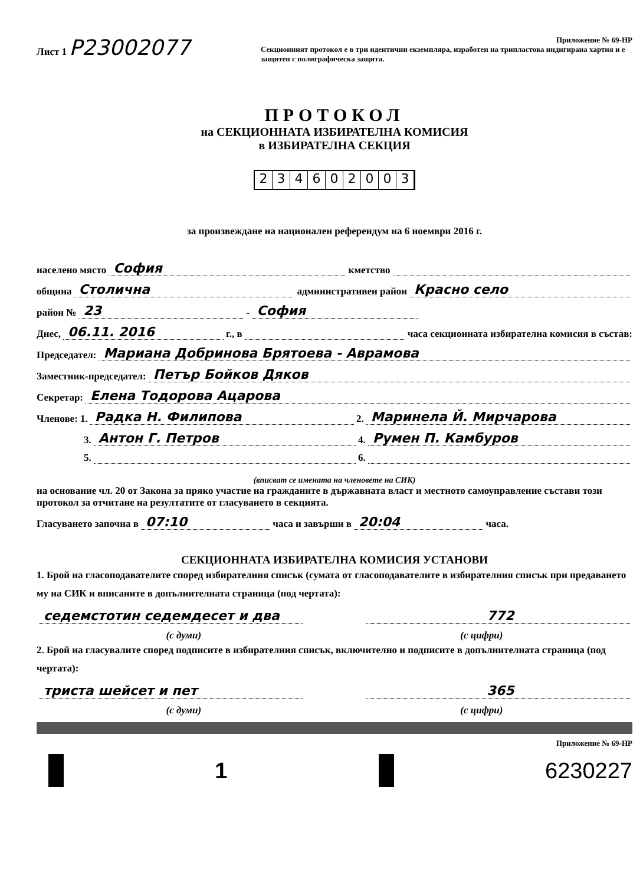Лист 1 P23002077
Приложение № 69-НР
Секционният протокол е в три идентични екземпляра, изработен на трипластова индигирана хартия и е защитен с полиграфическа защита.
ПРОТОКОЛ
на СЕКЦИОННАТА ИЗБИРАТЕЛНА КОМИСИЯ
в ИЗБИРАТЕЛНА СЕКЦИЯ
234602003
за произвеждане на национален референдум на 6 ноември 2016 г.
населено място София кметство
община Столична административен район Красно село
район № 23 - София
Днес, 06.11. 2016 г., в часа секционната избирателна комисия в състав:
Председател: Мариана Добринова Брятоева - Аврамова
Заместник-председател: Петър Бойков Дяков
Секретар: Елена Тодорова Ацарова
Членове: 1. Радка Н. Филипова 2. Маринела Й. Мирчарова
3. Антон Г. Петров 4. Румен П. Камбуров
5. 6.
(вписват се имената на членовете на СИК)
на основание чл. 20 от Закона за пряко участие на гражданите в държавната власт и местното самоуправление състави този протокол за отчитане на резултатите от гласуването в секцията.
Гласуването започна в 07:10 часа и завърши в 20:04 часа.
СЕКЦИОННАТА ИЗБИРАТЕЛНА КОМИСИЯ УСТАНОВИ
1. Брой на гласоподавателите според избирателния списък (сумата от гласоподавателите в избирателния списък при предаването му на СИК и вписаните в допълнителната страница (под чертата):
седемстотин седемдесет и два 772
(с думи) (с цифри)
2. Брой на гласувалите според подписите в избирателния списък, включително и подписите в допълнителната страница (под чертата):
триста шейсет и пет 365
(с думи) (с цифри)
Приложение № 69-НР
1 6230227